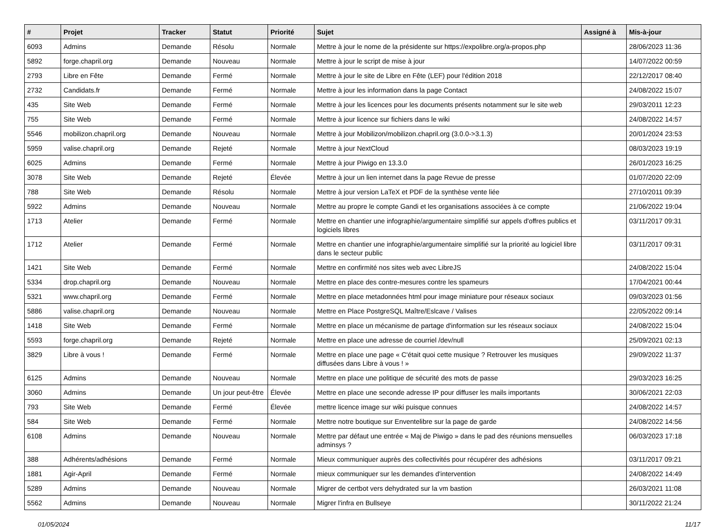| # | Projet | Tracker | Statut | Priorité | Sujet | Assigné à | Mis-à-jour |
| --- | --- | --- | --- | --- | --- | --- | --- |
| 6093 | Admins | Demande | Résolu | Normale | Mettre à jour le nome de la présidente sur https://expolibre.org/a-propos.php | | 28/06/2023 11:36 |
| 5892 | forge.chapril.org | Demande | Nouveau | Normale | Mettre à jour le script de mise à jour | | 14/07/2022 00:59 |
| 2793 | Libre en Fête | Demande | Fermé | Normale | Mettre à jour le site de Libre en Fête (LEF) pour l'édition 2018 | | 22/12/2017 08:40 |
| 2732 | Candidats.fr | Demande | Fermé | Normale | Mettre à jour les information dans la page Contact | | 24/08/2022 15:07 |
| 435 | Site Web | Demande | Fermé | Normale | Mettre à jour les licences pour les documents présents notamment sur le site web | | 29/03/2011 12:23 |
| 755 | Site Web | Demande | Fermé | Normale | Mettre à jour licence sur fichiers dans le wiki | | 24/08/2022 14:57 |
| 5546 | mobilizon.chapril.org | Demande | Nouveau | Normale | Mettre à jour Mobilizon/mobilizon.chapril.org (3.0.0->3.1.3) | | 20/01/2024 23:53 |
| 5959 | valise.chapril.org | Demande | Rejeté | Normale | Mettre à jour NextCloud | | 08/03/2023 19:19 |
| 6025 | Admins | Demande | Fermé | Normale | Mettre à jour Piwigo en 13.3.0 | | 26/01/2023 16:25 |
| 3078 | Site Web | Demande | Rejeté | Élevée | Mettre à jour un lien internet dans la page Revue de presse | | 01/07/2020 22:09 |
| 788 | Site Web | Demande | Résolu | Normale | Mettre à jour version LaTeX et PDF de la synthèse vente liée | | 27/10/2011 09:39 |
| 5922 | Admins | Demande | Nouveau | Normale | Mettre au propre le compte Gandi et les organisations associées à ce compte | | 21/06/2022 19:04 |
| 1713 | Atelier | Demande | Fermé | Normale | Mettre en chantier une infographie/argumentaire simplifié sur appels d'offres publics et logiciels libres | | 03/11/2017 09:31 |
| 1712 | Atelier | Demande | Fermé | Normale | Mettre en chantier une infographie/argumentaire simplifié sur la priorité au logiciel libre dans le secteur public | | 03/11/2017 09:31 |
| 1421 | Site Web | Demande | Fermé | Normale | Mettre en confirmité nos sites web avec LibreJS | | 24/08/2022 15:04 |
| 5334 | drop.chapril.org | Demande | Nouveau | Normale | Mettre en place des contre-mesures contre les spameurs | | 17/04/2021 00:44 |
| 5321 | www.chapril.org | Demande | Fermé | Normale | Mettre en place metadonnées html pour image miniature pour réseaux sociaux | | 09/03/2023 01:56 |
| 5886 | valise.chapril.org | Demande | Nouveau | Normale | Mettre en Place PostgreSQL Maître/Eslcave / Valises | | 22/05/2022 09:14 |
| 1418 | Site Web | Demande | Fermé | Normale | Mettre en place un mécanisme de partage d'information sur les réseaux sociaux | | 24/08/2022 15:04 |
| 5593 | forge.chapril.org | Demande | Rejeté | Normale | Mettre en place une adresse de courriel /dev/null | | 25/09/2021 02:13 |
| 3829 | Libre à vous ! | Demande | Fermé | Normale | Mettre en place une page « C'était quoi cette musique ? Retrouver les musiques diffusées dans Libre à vous ! » | | 29/09/2022 11:37 |
| 6125 | Admins | Demande | Nouveau | Normale | Mettre en place une politique de sécurité des mots de passe | | 29/03/2023 16:25 |
| 3060 | Admins | Demande | Un jour peut-être | Élevée | Mettre en place une seconde adresse IP pour diffuser les mails importants | | 30/06/2021 22:03 |
| 793 | Site Web | Demande | Fermé | Élevée | mettre licence image sur wiki puisque connues | | 24/08/2022 14:57 |
| 584 | Site Web | Demande | Fermé | Normale | Mettre notre boutique sur Enventelibre sur la page de garde | | 24/08/2022 14:56 |
| 6108 | Admins | Demande | Nouveau | Normale | Mettre par défaut une entrée « Maj de Piwigo » dans le pad des réunions mensuelles adminsys ? | | 06/03/2023 17:18 |
| 388 | Adhérents/adhésions | Demande | Fermé | Normale | Mieux communiquer auprès des collectivités pour récupérer des adhésions | | 03/11/2017 09:21 |
| 1881 | Agir-April | Demande | Fermé | Normale | mieux communiquer sur les demandes d'intervention | | 24/08/2022 14:49 |
| 5289 | Admins | Demande | Nouveau | Normale | Migrer de certbot vers dehydrated sur la vm bastion | | 26/03/2021 11:08 |
| 5562 | Admins | Demande | Nouveau | Normale | Migrer l'infra en Bullseye | | 30/11/2022 21:24 |
01/05/2024 11/17